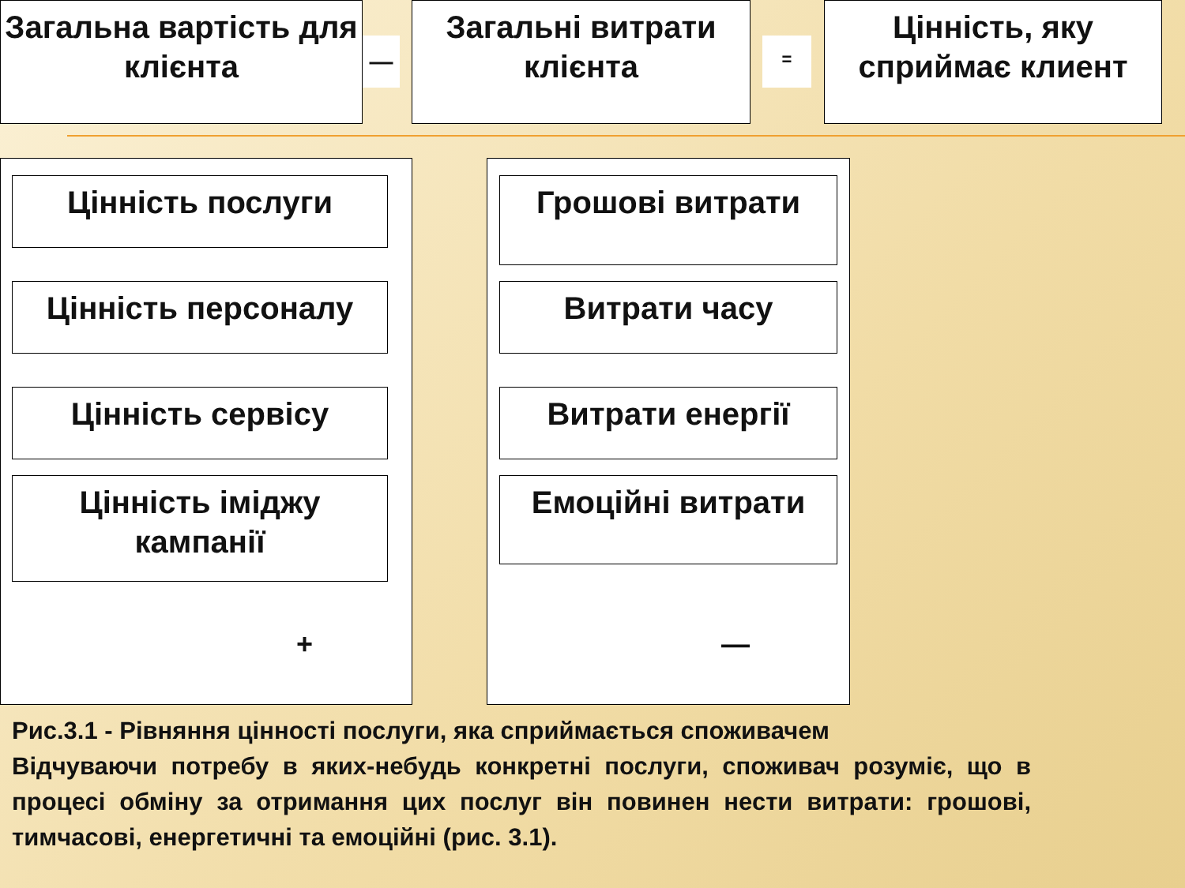Загальна вартість для клієнта
—
Загальні витрати клієнта
=
Цінність, яку сприймає клиент
Цінність послуги
Цінність персоналу
Цінність сервісу
Цінність іміджу кампанії
+
Грошові витрати
Витрати часу
Витрати енергії
Емоційні витрати
—
Рис.3.1 - Рівняння цінності послуги, яка сприймається споживачем
Відчуваючи потребу в яких-небудь конкретні послуги, споживач розуміє, що в процесі обміну за отримання цих послуг він повинен нести витрати: грошові, тимчасові, енергетичні та емоційні (рис. 3.1).